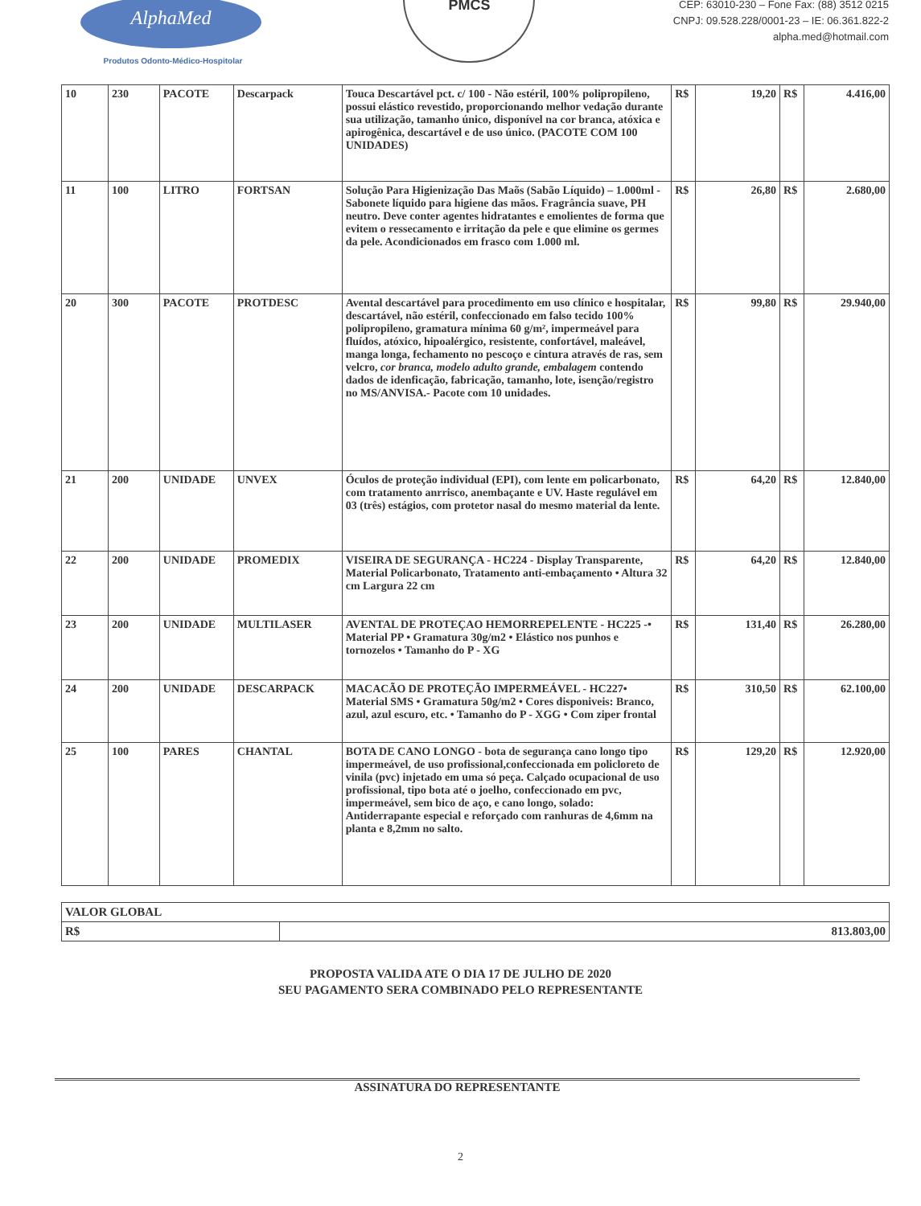AlphaMed
Produtos Odonto-Médico-Hospitolar
PMCS
CEP: 63010-230 – Fone Fax: (88) 3512 0215
CNPJ: 09.528.228/0001-23 – IE: 06.361.822-2
alpha.med@hotmail.com
| 10 | 230 | PACOTE | Descarpack | Touca Descartável pct. c/ 100 - Não estéril, 100% polipropileno, possui elástico revestido, proporcionando melhor vedação durante sua utilização, tamanho único, disponível na cor branca, atóxica e apirogênica, descartável e de uso único. (PACOTE COM 100 UNIDADES) | R$ | 19,20 | R$ | 4.416,00 |
| 11 | 100 | LITRO | FORTSAN | Solução Para Higienização Das Maõs (Sabão Líquido) – 1.000ml - Sabonete líquido para higiene das mãos. Fragrância suave, PH neutro. Deve conter agentes hidratantes e emolientes de forma que evitem o ressecamento e irritação da pele e que elimine os germes da pele. Acondicionados em frasco com 1.000 ml. | R$ | 26,80 | R$ | 2.680,00 |
| 20 | 300 | PACOTE | PROTDESC | Avental descartável para procedimento em uso clínico e hospitalar, descartável, não estéril, confeccionado em falso tecido 100% polipropileno, gramatura mínima 60 g/m², impermeável para fluídos, atóxico, hipoalérgico, resistente, confortável, maleável, manga longa, fechamento no pescoço e cintura através de ras, sem velcro, cor branca, modelo adulto grande, embalagem contendo dados de idenficação, fabricação, tamanho, lote, isenção/registro no MS/ANVISA.- Pacote com 10 unidades. | R$ | 99,80 | R$ | 29.940,00 |
| 21 | 200 | UNIDADE | UNVEX | Óculos de proteção individual (EPI), com lente em policarbonato, com tratamento anrrisco, anembaçante e UV. Haste regulável em 03 (três) estágios, com protetor nasal do mesmo material da lente. | R$ | 64,20 | R$ | 12.840,00 |
| 22 | 200 | UNIDADE | PROMEDIX | VISEIRA DE SEGURANÇA - HC224 - Display Transparente, Material Policarbonato, Tratamento anti-embaçamento • Altura 32 cm Largura 22 cm | R$ | 64,20 | R$ | 12.840,00 |
| 23 | 200 | UNIDADE | MULTILASER | AVENTAL DE PROTEÇAO HEMORREPELENTE - HC225 -• Material PP • Gramatura 30g/m2 • Elástico nos punhos e tornozelos • Tamanho do P - XG | R$ | 131,40 | R$ | 26.280,00 |
| 24 | 200 | UNIDADE | DESCARPACK | MACACÃO DE PROTEÇÃO IMPERMEÁVEL - HC227• Material SMS • Gramatura 50g/m2 • Cores disponiveis: Branco, azul, azul escuro, etc. • Tamanho do P - XGG • Com ziper frontal | R$ | 310,50 | R$ | 62.100,00 |
| 25 | 100 | PARES | CHANTAL | BOTA DE CANO LONGO - bota de segurança cano longo tipo impermeável, de uso profissional,confeccionada em policloreto de vinila (pvc) injetado em uma só peça. Calçado ocupacional de uso profissional, tipo bota até o joelho, confeccionado em pvc, impermeável, sem bico de aço, e cano longo, solado: Antiderrapante especial e reforçado com ranhuras de 4,6mm na planta e 8,2mm no salto. | R$ | 129,20 | R$ | 12.920,00 |
| VALOR GLOBAL | |
| R$ | 813.803,00 |
PROPOSTA VALIDA ATE O DIA 17 DE JULHO DE 2020
SEU PAGAMENTO SERA COMBINADO PELO REPRESENTANTE
ASSINATURA DO REPRESENTANTE
2